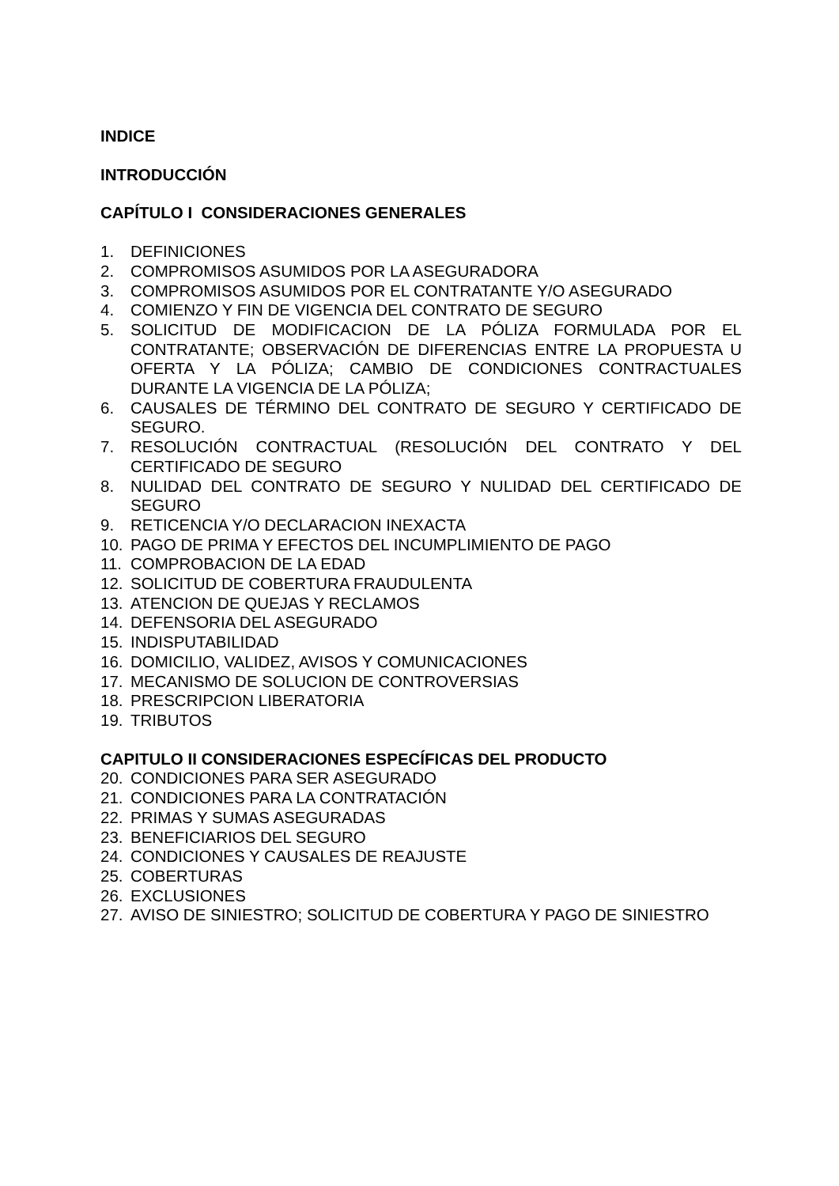INDICE
INTRODUCCIÓN
CAPÍTULO I CONSIDERACIONES GENERALES
1. DEFINICIONES
2. COMPROMISOS ASUMIDOS POR LA ASEGURADORA
3. COMPROMISOS ASUMIDOS POR EL CONTRATANTE Y/O ASEGURADO
4. COMIENZO Y FIN DE VIGENCIA DEL CONTRATO DE SEGURO
5. SOLICITUD DE MODIFICACION DE LA PÓLIZA FORMULADA POR EL CONTRATANTE; OBSERVACIÓN DE DIFERENCIAS ENTRE LA PROPUESTA U OFERTA Y LA PÓLIZA; CAMBIO DE CONDICIONES CONTRACTUALES DURANTE LA VIGENCIA DE LA PÓLIZA;
6. CAUSALES DE TÉRMINO DEL CONTRATO DE SEGURO Y CERTIFICADO DE SEGURO.
7. RESOLUCIÓN CONTRACTUAL (RESOLUCIÓN DEL CONTRATO Y DEL CERTIFICADO DE SEGURO
8. NULIDAD DEL CONTRATO DE SEGURO Y NULIDAD DEL CERTIFICADO DE SEGURO
9. RETICENCIA Y/O DECLARACION INEXACTA
10. PAGO DE PRIMA Y EFECTOS DEL INCUMPLIMIENTO DE PAGO
11. COMPROBACION DE LA EDAD
12. SOLICITUD DE COBERTURA FRAUDULENTA
13. ATENCION DE QUEJAS Y RECLAMOS
14. DEFENSORIA DEL ASEGURADO
15. INDISPUTABILIDAD
16. DOMICILIO, VALIDEZ, AVISOS Y COMUNICACIONES
17. MECANISMO DE SOLUCION DE CONTROVERSIAS
18. PRESCRIPCION LIBERATORIA
19. TRIBUTOS
CAPITULO II CONSIDERACIONES ESPECÍFICAS DEL PRODUCTO
20. CONDICIONES PARA SER ASEGURADO
21. CONDICIONES PARA LA CONTRATACIÓN
22. PRIMAS Y SUMAS ASEGURADAS
23. BENEFICIARIOS DEL SEGURO
24. CONDICIONES Y CAUSALES DE REAJUSTE
25. COBERTURAS
26. EXCLUSIONES
27. AVISO DE SINIESTRO; SOLICITUD DE COBERTURA Y PAGO DE SINIESTRO